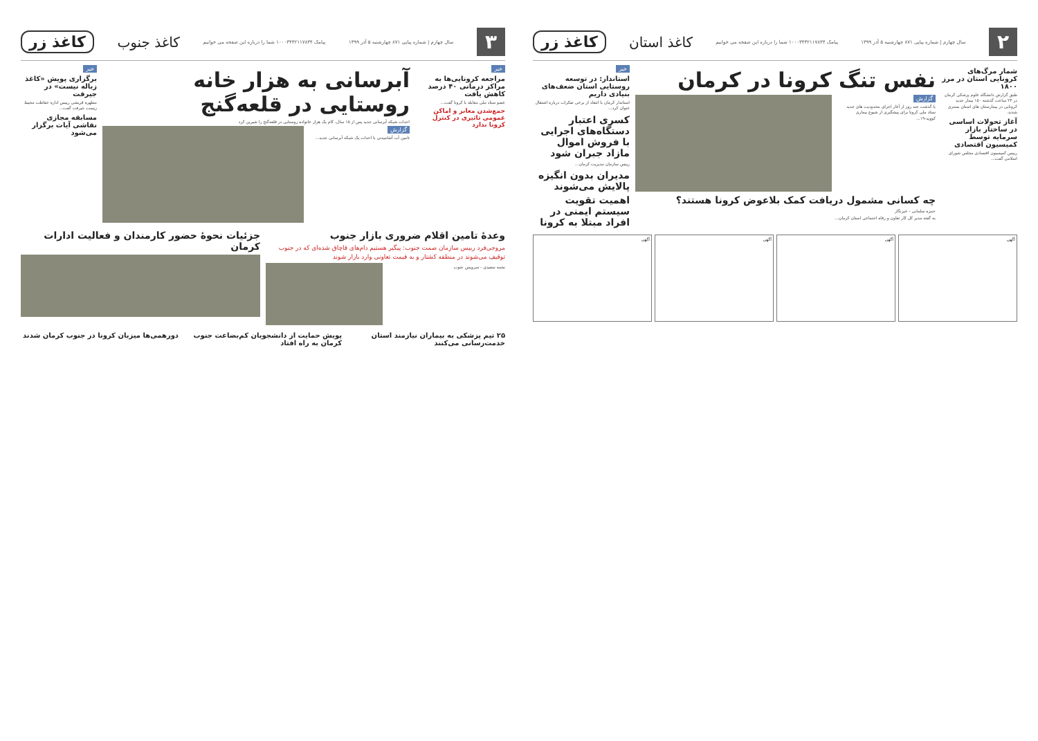۲
سال چهارم | شماره پیاپی ۸۷۱ چهارشنبه ۵ آذر ۱۳۹۹
پیامک ۱۰۰۰۳۴۳۲۱۱۷۸۳۴ شما را درباره این صفحه می خوانیم
کاغذ استان کاغذ زر
شمار مرگ‌های کرونایی استان در مرز ۱۸۰۰
طبق گزارش دانشگاه علوم پزشکی کرمان در ۲۴ ساعت گذشته ۱۵۰ بیمار جدید کرونایی در بیمارستان های استان بستری شدند.
آغاز تحولات اساسی در ساختار بازار سرمایه توسط کمیسیون اقتصادی
رییس کمیسیون اقتصادی مجلس شورای اسلامی گفت...
نفس تنگ کرونا در کرمان
گزارش
با گذشت چند روز از آغاز اجرای محدودیت های جدید ستاد ملی کرونا برای پیشگیری از شیوع بیماری کووید-۱۹...
چه کسانی مشمول دریافت کمک بلاعوض کرونا هستند؟
حمزه سلمانی - خبرنگار
به گفته مدیر کل کار تعاون و رفاه اجتماعی استان کرمان...
خبر
استاندار: در توسعه روستایی استان ضعف‌های بنیادی داریم
استاندار کرمان با انتقاد از برخی تفکرات درباره اشتغال عنوان کرد...
کسری اعتبار دستگاه‌های اجرایی با فروش اموال مازاد جبران شود
رییس سازمان مدیریت کرمان...
مدیران بدون انگیزه پالایش می‌شوند
اهمیت تقویت سیستم ایمنی در افراد مبتلا به کرونا
آگهی آگهی آگهی آگهی
۳
سال چهارم | شماره پیاپی ۸۷۱ چهارشنبه ۵ آذر ۱۳۹۹
پیامک ۱۰۰۰۳۴۳۲۱۱۷۸۳۴ شما را درباره این صفحه می خوانیم
کاغذ جنوب کاغذ زر
خبر
مراجعه کرونایی‌ها به مراکز درمانی ۴۰ درصد کاهش یافت
عضو ستاد ملی مقابله با کرونا گفت...
جمع‌شدن معابر و اماکن عمومی تاثیری در کنترل کرونا ندارد
آبرسانی به هزار خانه روستایی در قلعه‌گنج
احداث شبکه آبرسانی جدید پس از ۱۵ سال، کام یک هزار خانواده روستایی در قلعه‌گنج را شیرین کرد
گزارش
تامین آب آشامیدنی با احداث یک شبکه آبرسانی جدید...
خبر
برگزاری پویش «کاغذ زباله نیست» در جیرفت
مطهره قریشی رییس اداره حفاظت محیط زیست جیرفت گفت...
مسابقه مجازی نقاشی آیات برگزار می‌شود
وعدهٔ تامین اقلام ضروری بازار جنوب
مروجی‌فرد رییس سازمان صمت جنوب: پیگیر هستیم دام‌های قاچاق شده‌ای که در جنوب توقیف می‌شوند در منطقه کشتار و به قیمت تعاونی وارد بازار شوند
نجمه سعیدی - سرویس جنوب
جزئیات نحوهٔ حضور کارمندان و فعالیت ادارات کرمان
۲۵ تیم پزشکی به بیماران نیازمند استان خدمت‌رسانی می‌کنند
پویش حمایت از دانشجویان کم‌بضاعت جنوب کرمان به راه افتاد
دورهمی‌ها میزبان کرونا در جنوب کرمان شدند